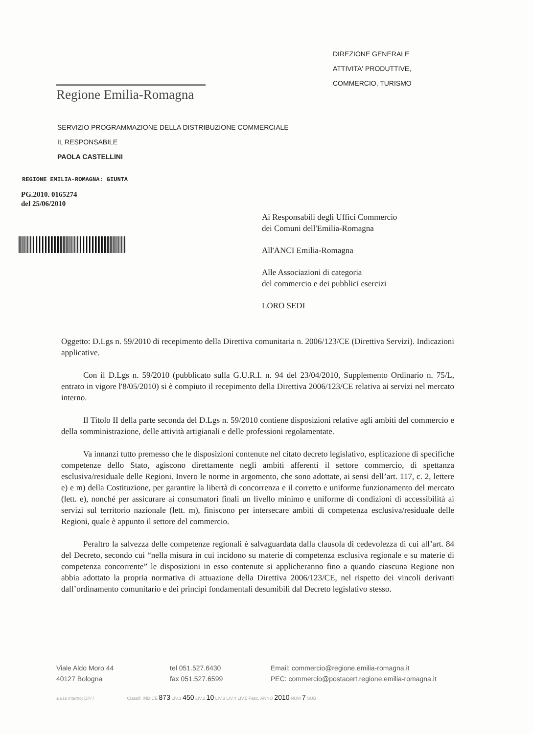DIREZIONE GENERALE
ATTIVITA' PRODUTTIVE,
COMMERCIO, TURISMO
Regione Emilia-Romagna
SERVIZIO PROGRAMMAZIONE DELLA DISTRIBUZIONE COMMERCIALE
IL RESPONSABILE
PAOLA CASTELLINI
REGIONE EMILIA-ROMAGNA: GIUNTA
PG.2010. 0165274
del 25/06/2010
Ai Responsabili degli Uffici Commercio
dei Comuni dell'Emilia-Romagna
All'ANCI Emilia-Romagna
Alle Associazioni di categoria
del commercio e dei pubblici esercizi
LORO SEDI
Oggetto: D.Lgs n. 59/2010 di recepimento della Direttiva comunitaria n. 2006/123/CE (Direttiva Servizi). Indicazioni applicative.
Con il D.Lgs n. 59/2010 (pubblicato sulla G.U.R.I. n. 94 del 23/04/2010, Supplemento Ordinario n. 75/L, entrato in vigore l'8/05/2010) si è compiuto il recepimento della Direttiva 2006/123/CE relativa ai servizi nel mercato interno.
Il Titolo II della parte seconda del D.Lgs n. 59/2010 contiene disposizioni relative agli ambiti del commercio e della somministrazione, delle attività artigianali e delle professioni regolamentate.
Va innanzi tutto premesso che le disposizioni contenute nel citato decreto legislativo, esplicazione di specifiche competenze dello Stato, agiscono direttamente negli ambiti afferenti il settore commercio, di spettanza esclusiva/residuale delle Regioni. Invero le norme in argomento, che sono adottate, ai sensi dell’art. 117, c. 2, lettere e) e m) della Costituzione, per garantire la libertà di concorrenza e il corretto e uniforme funzionamento del mercato (lett. e), nonché per assicurare ai consumatori finali un livello minimo e uniforme di condizioni di accessibilità ai servizi sul territorio nazionale (lett. m), finiscono per intersecare ambiti di competenza esclusiva/residuale delle Regioni, quale è appunto il settore del commercio.
Peraltro la salvezza delle competenze regionali è salvaguardata dalla clausola di cedevolezza di cui all’art. 84 del Decreto, secondo cui “nella misura in cui incidono su materie di competenza esclusiva regionale e su materie di competenza concorrente” le disposizioni in esso contenute si applicheranno fino a quando ciascuna Regione non abbia adottato la propria normativa di attuazione della Direttiva 2006/123/CE, nel rispetto dei vincoli derivanti dall’ordinamento comunitario e dei principi fondamentali desumibili dal Decreto legislativo stesso.
Viale Aldo Moro 44
40127 Bologna
tel 051.527.6430
fax 051.527.6599
Email: commercio@regione.emilia-romagna.it
PEC: commercio@postacert.regione.emilia-romagna.it
a uso interno: DP/ / Classif. INDICE 873 LIV.1 450 LIV.2 10 LIV.3 LIV.4 LIV.5 Fasc. ANNO 2010 NUM 7 SUB